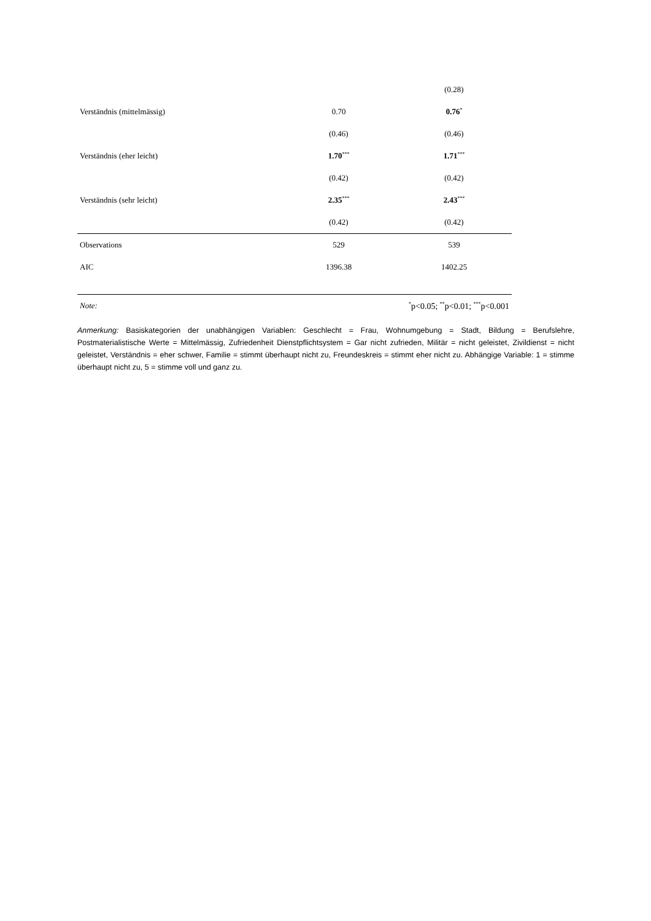| | | (0.28) |
| Verständnis (mittelmässig) | 0.70 | 0.76<sup>*</sup> |
| | (0.46) | (0.46) |
| Verständnis (eher leicht) | 1.70<sup>***</sup> | 1.71<sup>***</sup> |
| | (0.42) | (0.42) |
| Verständnis (sehr leicht) | 2.35<sup>***</sup> | 2.43<sup>***</sup> |
| | (0.42) | (0.42) |
| Observations | 529 | 539 |
| AIC | 1396.38 | 1402.25 |
| Note: | <sup>*</sup> p<0.05; <sup>**</sup>p<0.01; <sup>***</sup>p<0.001 | |
Anmerkung: Basiskategorien der unabhängigen Variablen: Geschlecht = Frau, Wohnumgebung = Stadt, Bildung = Berufslehre, Postmaterialistische Werte = Mittelmässig, Zufriedenheit Dienstpflichtsystem = Gar nicht zufrieden, Militär = nicht geleistet, Zivildienst = nicht geleistet, Verständnis = eher schwer, Familie = stimmt überhaupt nicht zu, Freundeskreis = stimmt eher nicht zu. Abhängige Variable: 1 = stimme überhaupt nicht zu, 5 = stimme voll und ganz zu.